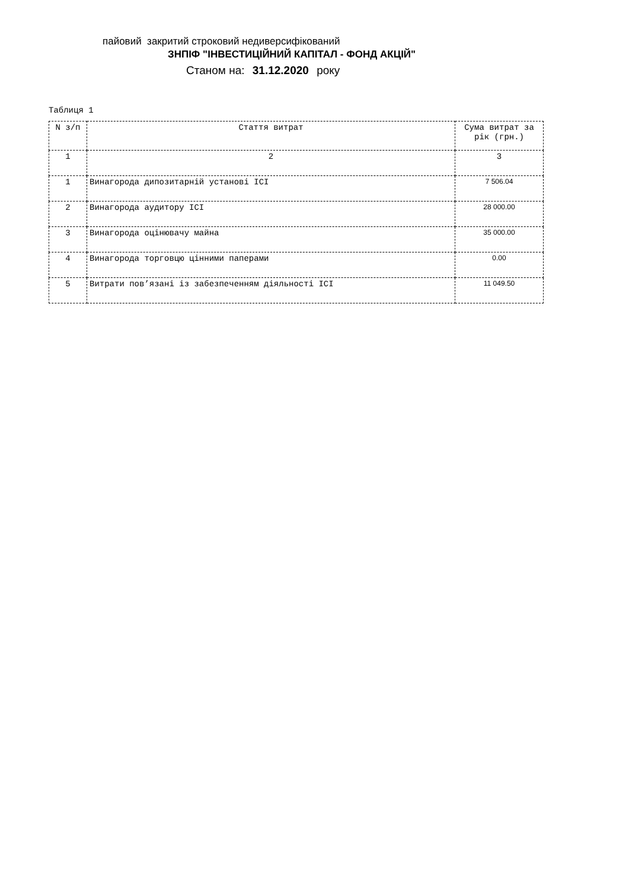пайовий закритий строковий недиверсифікований
ЗНПІФ "ІНВЕСТИЦІЙНИЙ КАПІТАЛ - ФОНД АКЦІЙ"
Станом на: 31.12.2020 року
Таблиця 1
| N з/п | Стаття витрат | Сума витрат за рік (грн.) |
| --- | --- | --- |
| 1 | 2 | 3 |
| 1 | Винагорода дипозитарній установі ICI | 7 506.04 |
| 2 | Винагорода аудитору ICI | 28 000.00 |
| 3 | Винагорода оцінювачу майна | 35 000.00 |
| 4 | Винагорода торговцю цінними паперами | 0.00 |
| 5 | Витрати пов’язані із забезпеченням діяльності ICI | 11 049.50 |